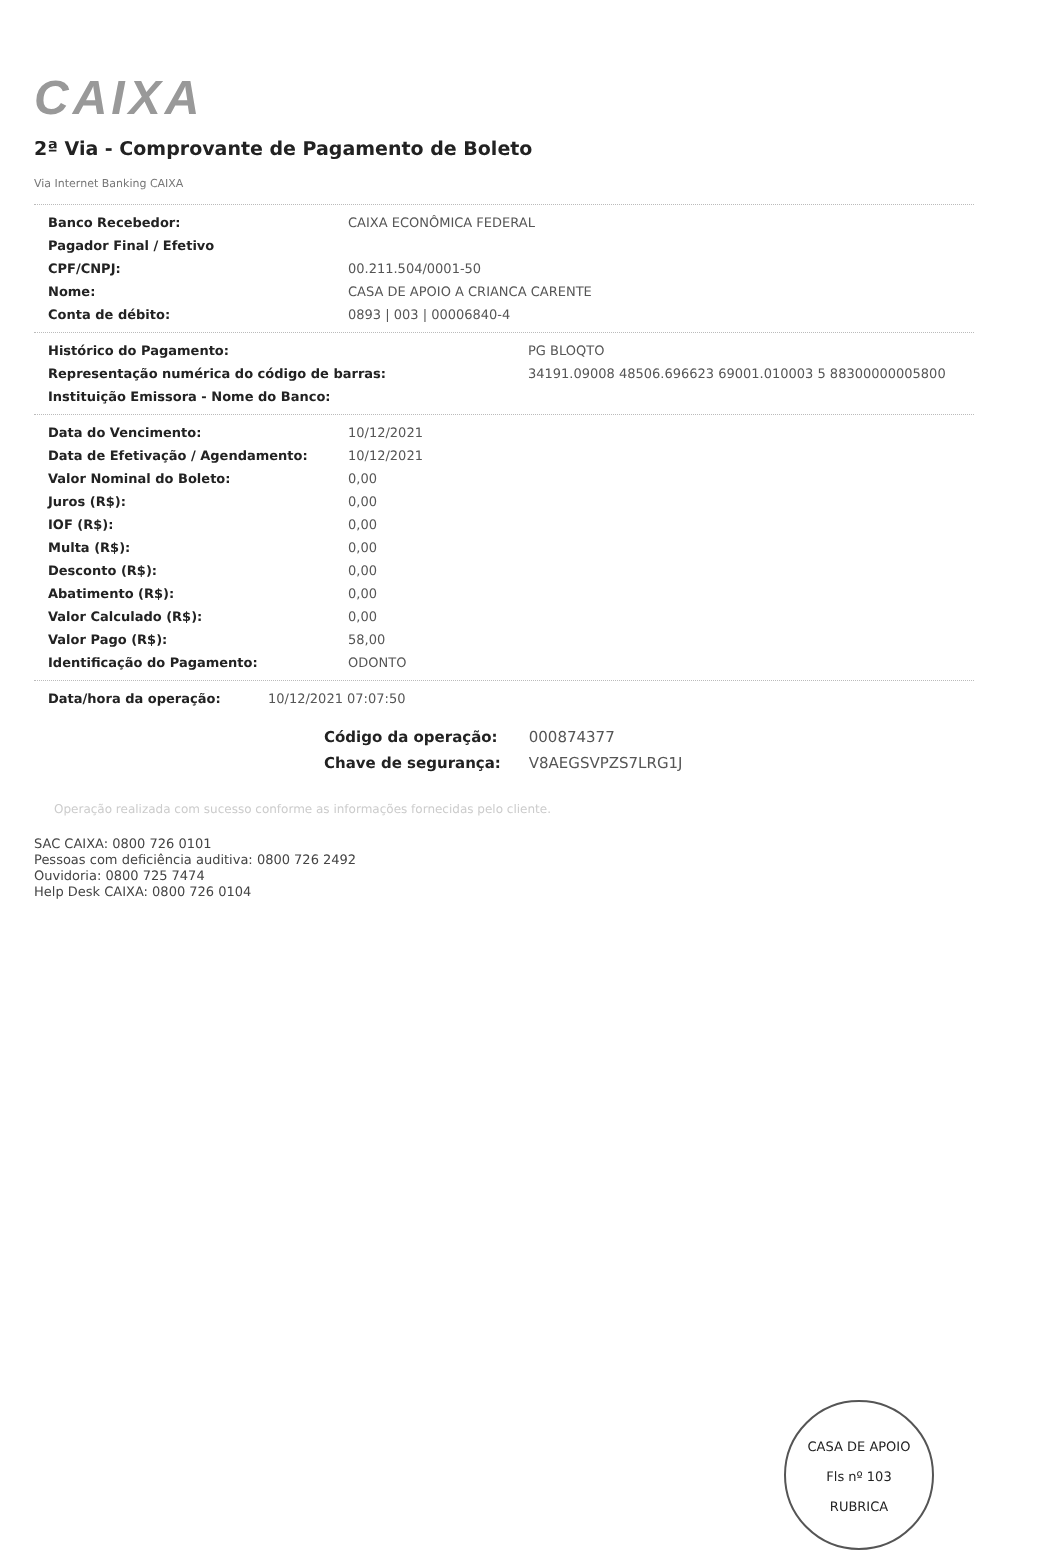CAIXA
2ª Via - Comprovante de Pagamento de Boleto
Via Internet Banking CAIXA
| Banco Recebedor: | CAIXA ECONÔMICA FEDERAL |
| Pagador Final / Efetivo | |
| CPF/CNPJ: | 00.211.504/0001-50 |
| Nome: | CASA DE APOIO A CRIANCA CARENTE |
| Conta de débito: | 0893 / 003 / 00006840-4 |
| Histórico do Pagamento: | PG BLOQTO |
| Representação numérica do código de barras: | 34191.09008 48506.696623 69001.010003 5 88300000005800 |
| Instituição Emissora - Nome do Banco: | |
| Data do Vencimento: | 10/12/2021 |
| Data de Efetivação / Agendamento: | 10/12/2021 |
| Valor Nominal do Boleto: | 0,00 |
| Juros (R$): | 0,00 |
| IOF (R$): | 0,00 |
| Multa (R$): | 0,00 |
| Desconto (R$): | 0,00 |
| Abatimento (R$): | 0,00 |
| Valor Calculado (R$): | 0,00 |
| Valor Pago (R$): | 58,00 |
| Identificação do Pagamento: | ODONTO |
| Data/hora da operação: | 10/12/2021 07:07:50 |
Código da operação: 000874377
Chave de segurança: V8AEGSVPZS7LRG1J
Operação realizada com sucesso conforme as informações fornecidas pelo cliente.
SAC CAIXA: 0800 726 0101
Pessoas com deficiência auditiva: 0800 726 2492
Ouvidoria: 0800 725 7474
Help Desk CAIXA: 0800 726 0104
CASA DE APOIO
Fls nº 103
RUBRICA